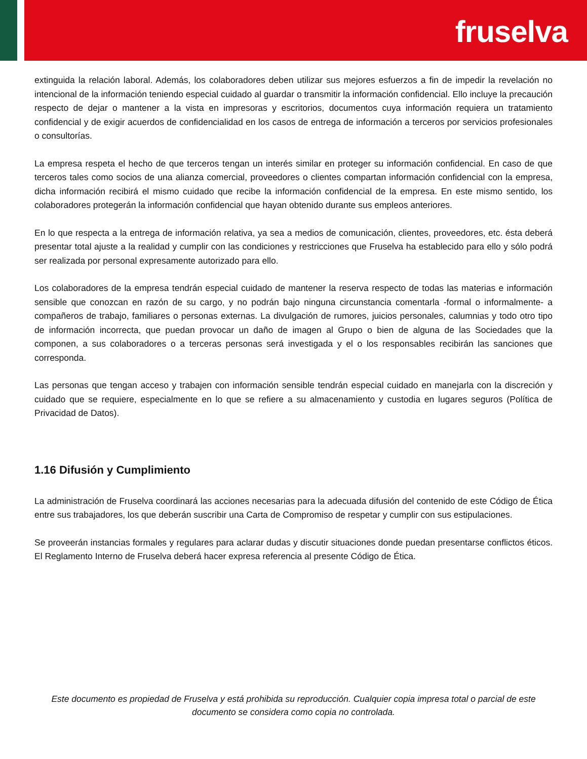fruselva
extinguida la relación laboral. Además, los colaboradores deben utilizar sus mejores esfuerzos a fin de impedir la revelación no intencional de la información teniendo especial cuidado al guardar o transmitir la información confidencial. Ello incluye la precaución respecto de dejar o mantener a la vista en impresoras y escritorios, documentos cuya información requiera un tratamiento confidencial y de exigir acuerdos de confidencialidad en los casos de entrega de información a terceros por servicios profesionales o consultorías.
La empresa respeta el hecho de que terceros tengan un interés similar en proteger su información confidencial. En caso de que terceros tales como socios de una alianza comercial, proveedores o clientes compartan información confidencial con la empresa, dicha información recibirá el mismo cuidado que recibe la información confidencial de la empresa. En este mismo sentido, los colaboradores protegerán la información confidencial que hayan obtenido durante sus empleos anteriores.
En lo que respecta a la entrega de información relativa, ya sea a medios de comunicación, clientes, proveedores, etc. ésta deberá presentar total ajuste a la realidad y cumplir con las condiciones y restricciones que Fruselva ha establecido para ello y sólo podrá ser realizada por personal expresamente autorizado para ello.
Los colaboradores de la empresa tendrán especial cuidado de mantener la reserva respecto de todas las materias e información sensible que conozcan en razón de su cargo, y no podrán bajo ninguna circunstancia comentarla -formal o informalmente- a compañeros de trabajo, familiares o personas externas. La divulgación de rumores, juicios personales, calumnias y todo otro tipo de información incorrecta, que puedan provocar un daño de imagen al Grupo o bien de alguna de las Sociedades que la componen, a sus colaboradores o a terceras personas será investigada y el o los responsables recibirán las sanciones que corresponda.
Las personas que tengan acceso y trabajen con información sensible tendrán especial cuidado en manejarla con la discreción y cuidado que se requiere, especialmente en lo que se refiere a su almacenamiento y custodia en lugares seguros (Política de Privacidad de Datos).
1.16 Difusión y Cumplimiento
La administración de Fruselva coordinará las acciones necesarias para la adecuada difusión del contenido de este Código de Ética entre sus trabajadores, los que deberán suscribir una Carta de Compromiso de respetar y cumplir con sus estipulaciones.
Se proveerán instancias formales y regulares para aclarar dudas y discutir situaciones donde puedan presentarse conflictos éticos. El Reglamento Interno de Fruselva deberá hacer expresa referencia al presente Código de Ética.
Este documento es propiedad de Fruselva y está prohibida su reproducción. Cualquier copia impresa total o parcial de este documento se considera como copia no controlada.